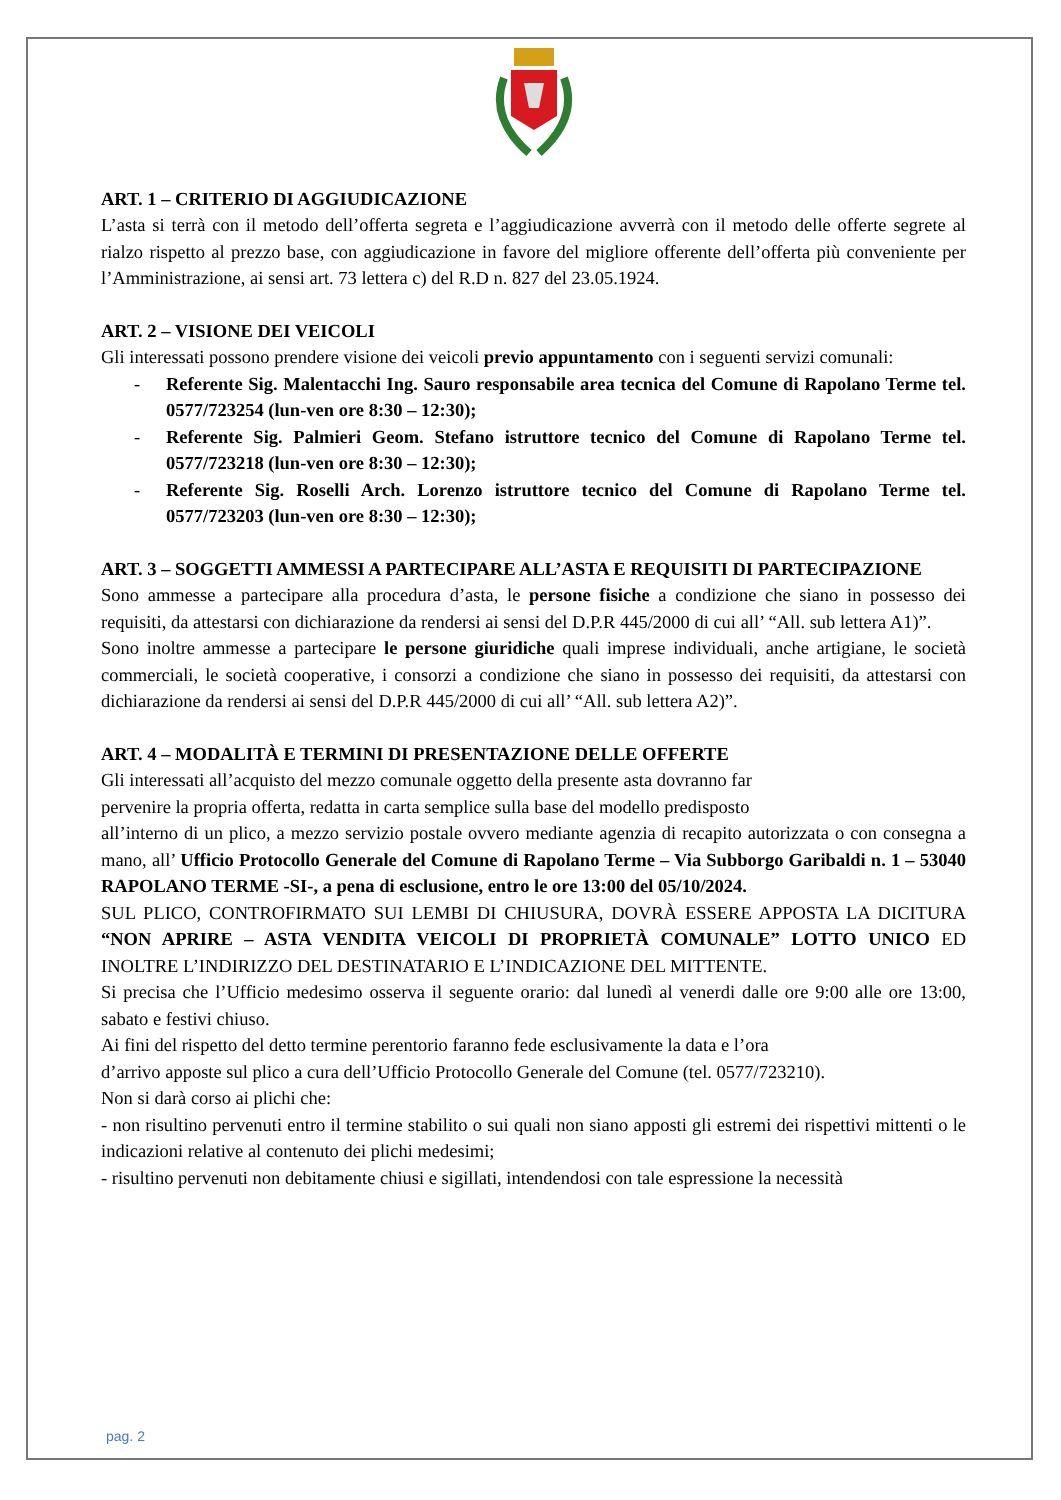ART. 1 – CRITERIO DI AGGIUDICAZIONE
L’asta si terrà con il metodo dell’offerta segreta e l’aggiudicazione avverrà con il metodo delle offerte segrete al rialzo rispetto al prezzo base, con aggiudicazione in favore del migliore offerente dell’offerta più conveniente per l’Amministrazione, ai sensi art. 73 lettera c) del R.D n. 827 del 23.05.1924.
ART. 2 – VISIONE DEI VEICOLI
Gli interessati possono prendere visione dei veicoli previo appuntamento con i seguenti servizi comunali:
- Referente Sig. Malentacchi Ing. Sauro responsabile area tecnica del Comune di Rapolano Terme tel. 0577/723254 (lun-ven ore 8:30 – 12:30);
- Referente Sig. Palmieri Geom. Stefano istruttore tecnico del Comune di Rapolano Terme tel. 0577/723218 (lun-ven ore 8:30 – 12:30);
- Referente Sig. Roselli Arch. Lorenzo istruttore tecnico del Comune di Rapolano Terme tel. 0577/723203 (lun-ven ore 8:30 – 12:30);
ART. 3 – SOGGETTI AMMESSI A PARTECIPARE ALL’ASTA E REQUISITI DI PARTECIPAZIONE
Sono ammesse a partecipare alla procedura d’asta, le persone fisiche a condizione che siano in possesso dei requisiti, da attestarsi con dichiarazione da rendersi ai sensi del D.P.R 445/2000 di cui all’ “All. sub lettera A1)”.
Sono inoltre ammesse a partecipare le persone giuridiche quali imprese individuali, anche artigiane, le società commerciali, le società cooperative, i consorzi a condizione che siano in possesso dei requisiti, da attestarsi con dichiarazione da rendersi ai sensi del D.P.R 445/2000 di cui all’ “All. sub lettera A2)”.
ART. 4 – MODALITÀ E TERMINI DI PRESENTAZIONE DELLE OFFERTE
Gli interessati all’acquisto del mezzo comunale oggetto della presente asta dovranno far
pervenire la propria offerta, redatta in carta semplice sulla base del modello predisposto
all’interno di un plico, a mezzo servizio postale ovvero mediante agenzia di recapito autorizzata o con consegna a mano, all’ Ufficio Protocollo Generale del Comune di Rapolano Terme – Via Subborgo Garibaldi n. 1 – 53040 RAPOLANO TERME -SI-, a pena di esclusione, entro le ore 13:00 del 05/10/2024.
SUL PLICO, CONTROFIRMATO SUI LEMBI DI CHIUSURA, DOVRÀ ESSERE APPOSTA LA DICITURA “NON APRIRE – ASTA VENDITA VEICOLI DI PROPRIETÀ COMUNALE” LOTTO UNICO ED INOLTRE L’INDIRIZZO DEL DESTINATARIO E L’INDICAZIONE DEL MITTENTE.
Si precisa che l’Ufficio medesimo osserva il seguente orario: dal lunedì al venerdi dalle ore 9:00 alle ore 13:00, sabato e festivi chiuso.
Ai fini del rispetto del detto termine perentorio faranno fede esclusivamente la data e l’ora
d’arrivo apposte sul plico a cura dell’Ufficio Protocollo Generale del Comune (tel. 0577/723210).
Non si darà corso ai plichi che:
- non risultino pervenuti entro il termine stabilito o sui quali non siano apposti gli estremi dei rispettivi mittenti o le indicazioni relative al contenuto dei plichi medesimi;
- risultino pervenuti non debitamente chiusi e sigillati, intendendosi con tale espressione la necessità
pag. 2